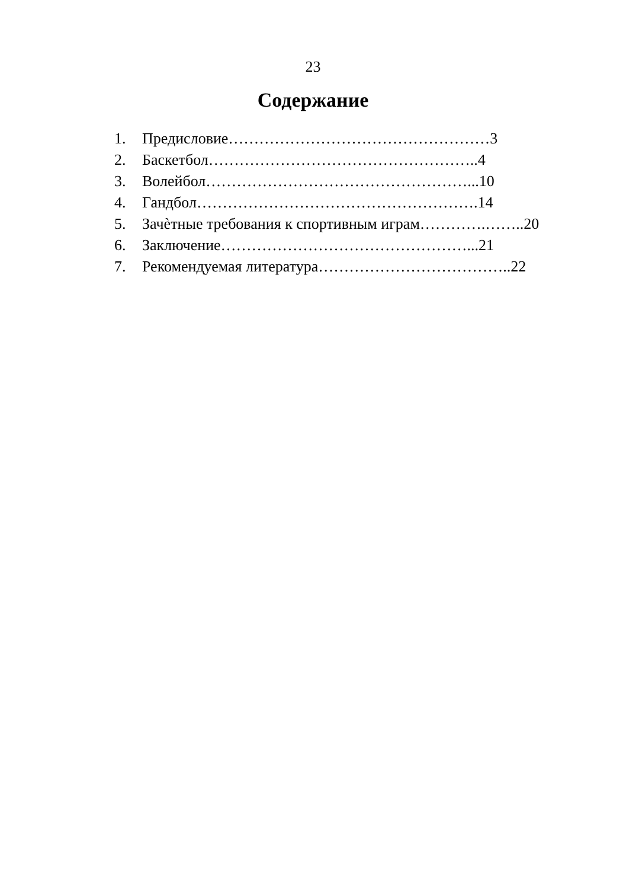23
Содержание
1. Предисловие……………………………………………3
2. Баскетбол……………………………………………..4
3. Волейбол……………………………………………...10
4. Гандбол……………………………………………….14
5. Зачѐтные требования к спортивным играм………….……..20
6. Заключение…………………………………………...21
7. Рекомендуемая литература………………………………..22